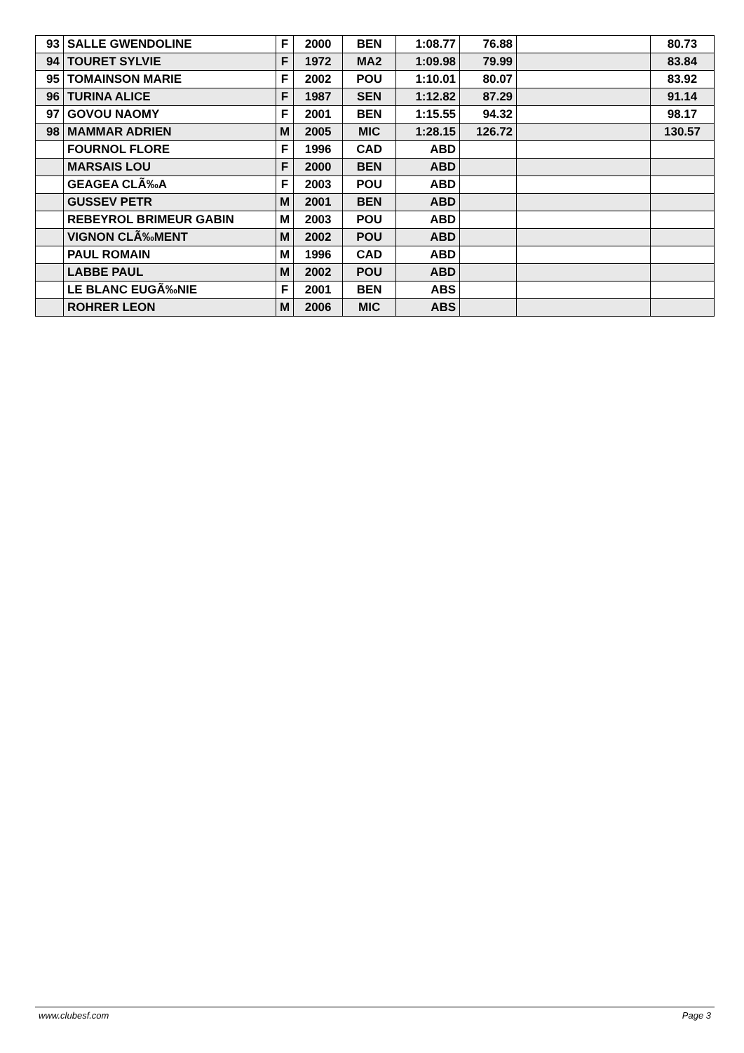| 93 | SALLE GWENDOLINE | F | 2000 | BEN | 1:08.77 | 76.88 | | 80.73 |
| 94 | TOURET SYLVIE | F | 1972 | MA2 | 1:09.98 | 79.99 | | 83.84 |
| 95 | TOMAINSON MARIE | F | 2002 | POU | 1:10.01 | 80.07 | | 83.92 |
| 96 | TURINA ALICE | F | 1987 | SEN | 1:12.82 | 87.29 | | 91.14 |
| 97 | GOVOU NAOMY | F | 2001 | BEN | 1:15.55 | 94.32 | | 98.17 |
| 98 | MAMMAR ADRIEN | M | 2005 | MIC | 1:28.15 | 126.72 | | 130.57 |
| | FOURNOL FLORE | F | 1996 | CAD | ABD | | | |
| | MARSAIS LOU | F | 2000 | BEN | ABD | | | |
| | GEAGEA CLÃ‰A | F | 2003 | POU | ABD | | | |
| | GUSSEV PETR | M | 2001 | BEN | ABD | | | |
| | REBEYROL BRIMEUR GABIN | M | 2003 | POU | ABD | | | |
| | VIGNON CLÃ‰MENT | M | 2002 | POU | ABD | | | |
| | PAUL ROMAIN | M | 1996 | CAD | ABD | | | |
| | LABBE PAUL | M | 2002 | POU | ABD | | | |
| | LE BLANC EUGÃ‰NIE | F | 2001 | BEN | ABS | | | |
| | ROHRER LEON | M | 2006 | MIC | ABS | | | |
www.clubesf.com Page 3